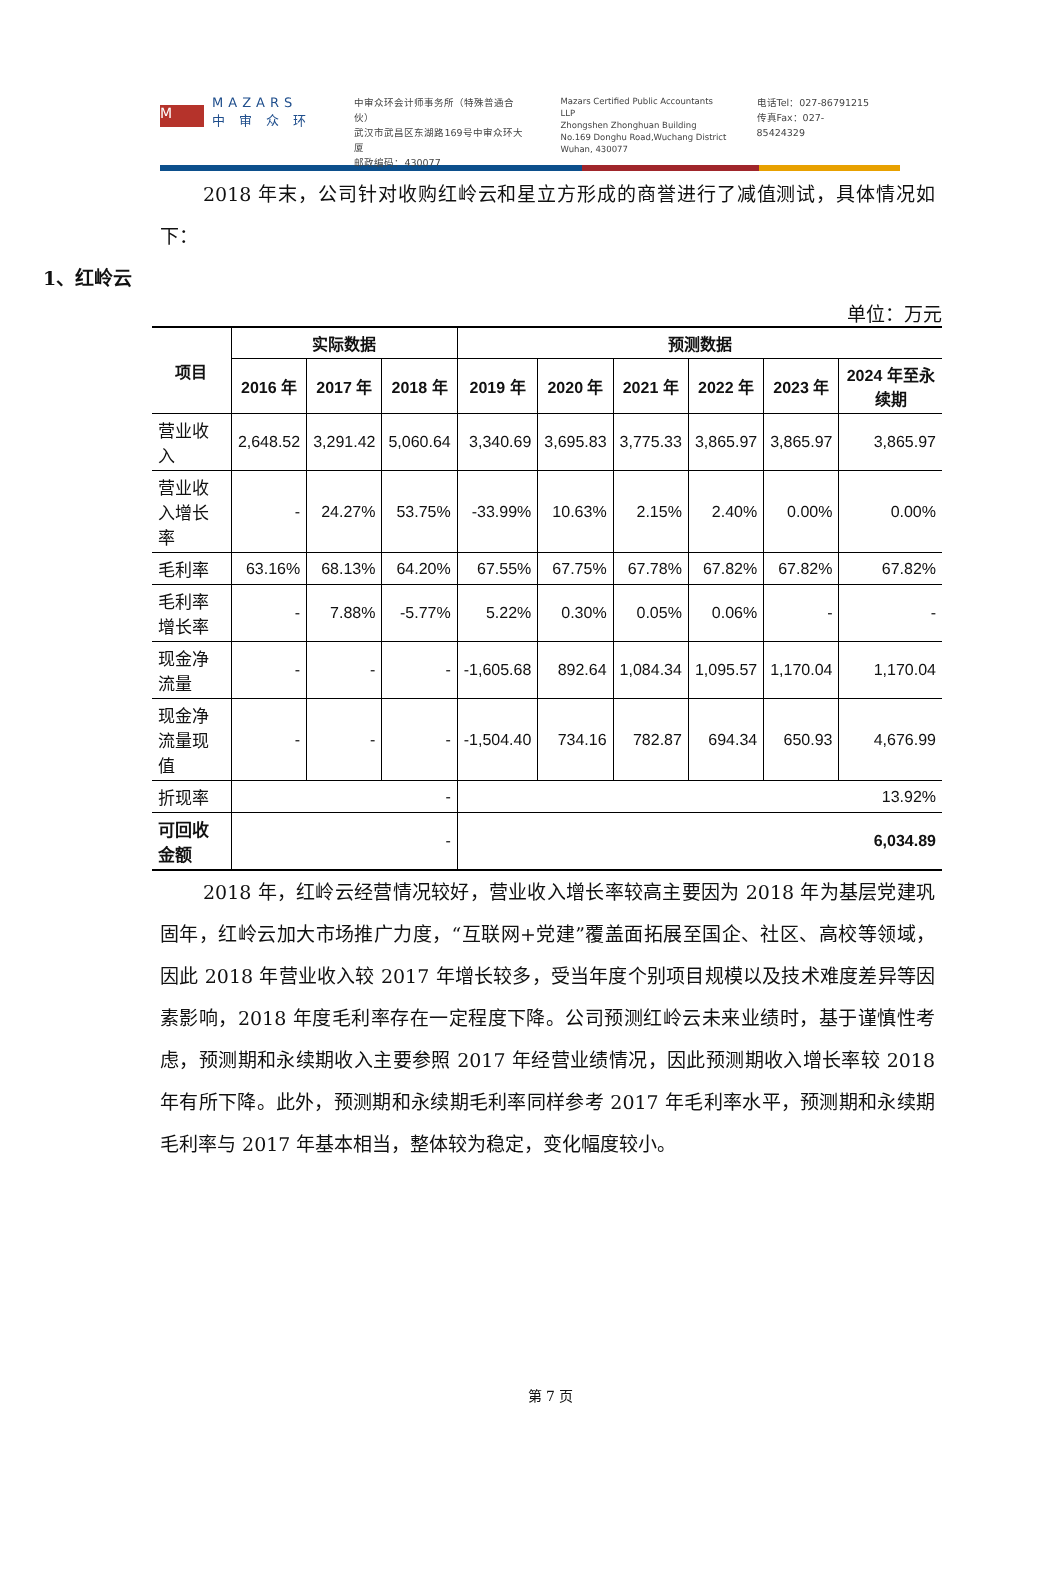M
MAZARS
中 审 众 环
中审众环会计师事务所（特殊普通合伙）
武汉市武昌区东湖路169号中审众环大厦
邮政编码：430077
Mazars Certified Public Accountants LLP
Zhongshen Zhonghuan Building
No.169 Donghu Road,Wuchang District
Wuhan, 430077
电话Tel：027-86791215
传真Fax：027-85424329
2018 年末，公司针对收购红岭云和星立方形成的商誉进行了减值测试，具体情况如下：
1、红岭云
单位：万元
| 项目 | 实际数据 | | | 预测数据 | | | | | |
| --- | --- | --- | --- | --- | --- | --- | --- | --- | --- |
| | 2016 年 | 2017 年 | 2018 年 | 2019 年 | 2020 年 | 2021 年 | 2022 年 | 2023 年 | 2024 年至永续期 |
| 营业收入 | 2,648.52 | 3,291.42 | 5,060.64 | 3,340.69 | 3,695.83 | 3,775.33 | 3,865.97 | 3,865.97 | 3,865.97 |
| 营业收入增长率 | - | 24.27% | 53.75% | -33.99% | 10.63% | 2.15% | 2.40% | 0.00% | 0.00% |
| 毛利率 | 63.16% | 68.13% | 64.20% | 67.55% | 67.75% | 67.78% | 67.82% | 67.82% | 67.82% |
| 毛利率增长率 | - | 7.88% | -5.77% | 5.22% | 0.30% | 0.05% | 0.06% | - | - |
| 现金净流量 | - | - | - | -1,605.68 | 892.64 | 1,084.34 | 1,095.57 | 1,170.04 | 1,170.04 |
| 现金净流量现值 | - | - | - | -1,504.40 | 734.16 | 782.87 | 694.34 | 650.93 | 4,676.99 |
| 折现率 | - | | | 13.92% | | | | | |
| 可回收金额 | - | | | 6,034.89 | | | | | |
2018 年，红岭云经营情况较好，营业收入增长率较高主要因为 2018 年为基层党建巩固年，红岭云加大市场推广力度，“互联网+党建”覆盖面拓展至国企、社区、高校等领域，因此 2018 年营业收入较 2017 年增长较多，受当年度个别项目规模以及技术难度差异等因素影响，2018 年度毛利率存在一定程度下降。公司预测红岭云未来业绩时，基于谨慎性考虑，预测期和永续期收入主要参照 2017 年经营业绩情况，因此预测期收入增长率较 2018 年有所下降。此外，预测期和永续期毛利率同样参考 2017 年毛利率水平，预测期和永续期毛利率与 2017 年基本相当，整体较为稳定，变化幅度较小。
第 7 页